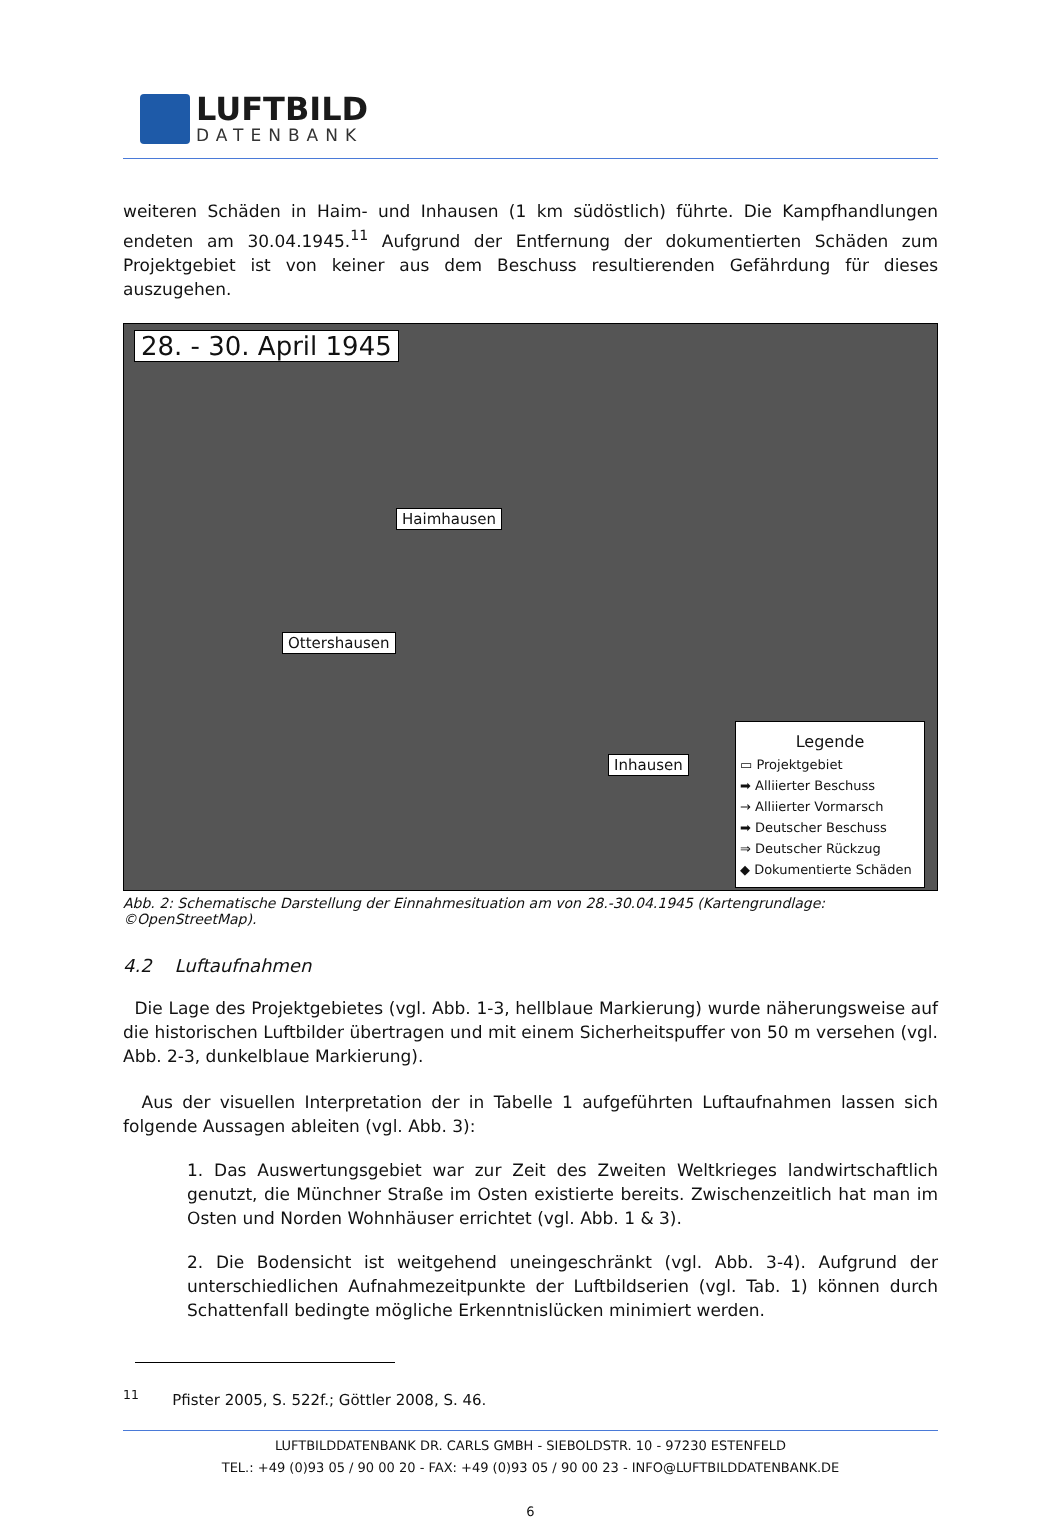LUFTBILD
DATENBANK
weiteren Schäden in Haim- und Inhausen (1 km südöstlich) führte. Die Kampfhandlungen endeten am 30.04.1945.<sup>11</sup> Aufgrund der Entfernung der dokumentierten Schäden zum Projektgebiet ist von keiner aus dem Beschuss resultierenden Gefährdung für dieses auszugehen.
28. - 30. April 1945
Haimhausen
Ottershausen
Inhausen
Legende
▭ Projektgebiet
➡ Alliierter Beschuss
→ Alliierter Vormarsch
➡ Deutscher Beschuss
⇒ Deutscher Rückzug
◆ Dokumentierte Schäden
Abb. 2: Schematische Darstellung der Einnahmesituation am von 28.-30.04.1945 (Kartengrundlage: ©OpenStreetMap).
4.2 Luftaufnahmen
Die Lage des Projektgebietes (vgl. Abb. 1-3, hellblaue Markierung) wurde näherungsweise auf die historischen Luftbilder übertragen und mit einem Sicherheitspuffer von 50 m versehen (vgl. Abb. 2-3, dunkelblaue Markierung).
Aus der visuellen Interpretation der in Tabelle 1 aufgeführten Luftaufnahmen lassen sich folgende Aussagen ableiten (vgl. Abb. 3):
1. Das Auswertungsgebiet war zur Zeit des Zweiten Weltkrieges landwirtschaftlich genutzt, die Münchner Straße im Osten existierte bereits. Zwischenzeitlich hat man im Osten und Norden Wohnhäuser errichtet (vgl. Abb. 1 & 3).
2. Die Bodensicht ist weitgehend uneingeschränkt (vgl. Abb. 3-4). Aufgrund der unterschiedlichen Aufnahmezeitpunkte der Luftbildserien (vgl. Tab. 1) können durch Schattenfall bedingte mögliche Erkenntnislücken minimiert werden.
<sup>11</sup> Pfister 2005, S. 522f.; Göttler 2008, S. 46.
LUFTBILDDATENBANK DR. CARLS GMBH - SIEBOLDSTR. 10 - 97230 ESTENFELD
TEL.: +49 (0)93 05 / 90 00 20 - FAX: +49 (0)93 05 / 90 00 23 - INFO@LUFTBILDDATENBANK.DE
6